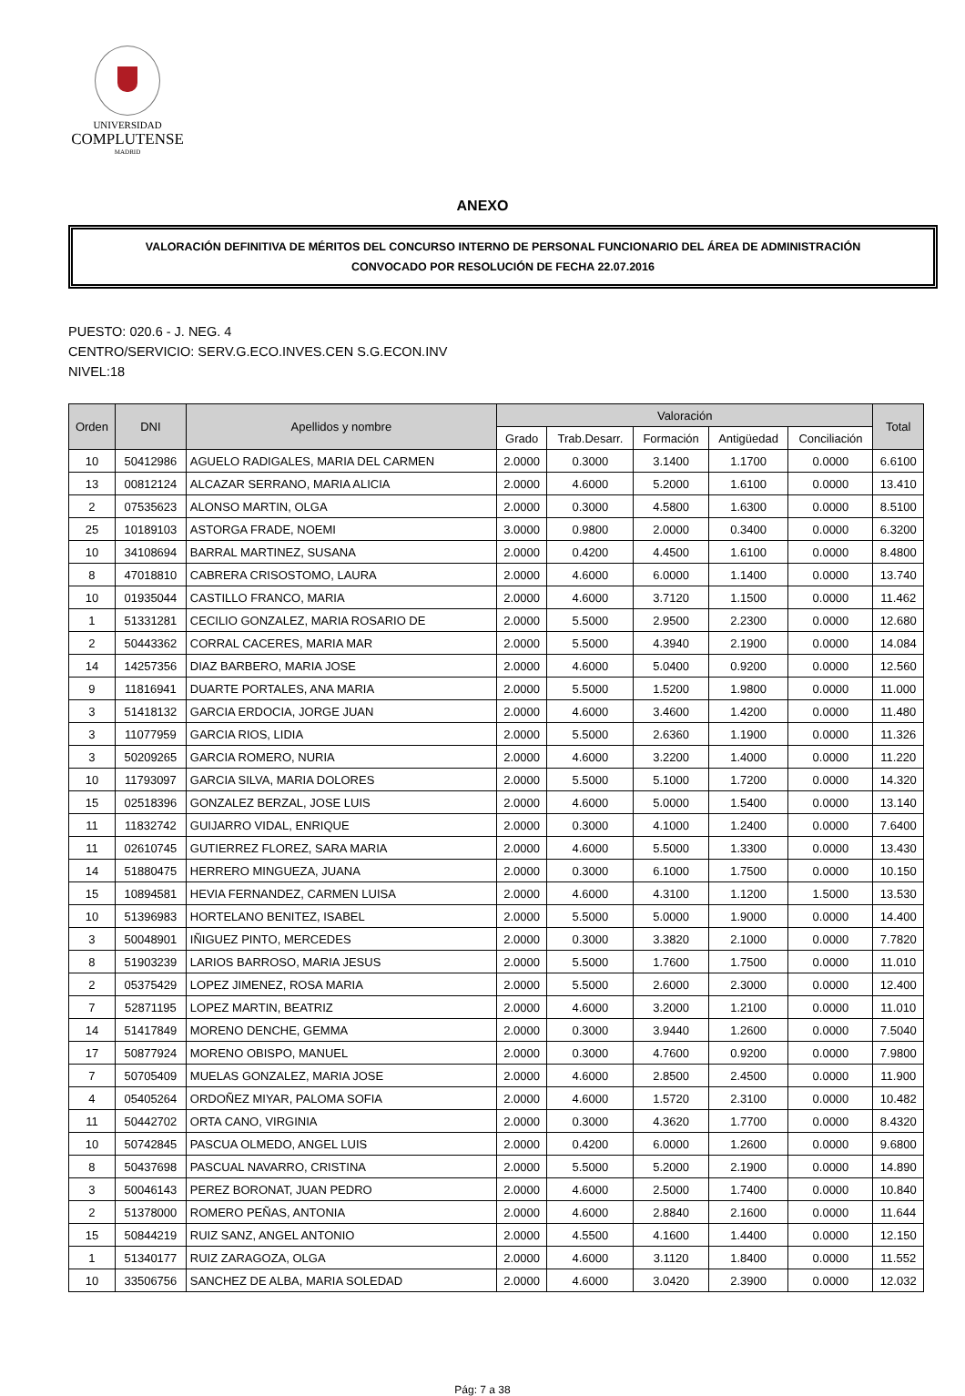UNIVERSIDAD
COMPLUTENSE
MADRID
ANEXO
VALORACIÓN DEFINITIVA DE MÉRITOS DEL CONCURSO INTERNO DE PERSONAL FUNCIONARIO DEL ÁREA DE ADMINISTRACIÓN
CONVOCADO POR RESOLUCIÓN DE FECHA 22.07.2016
PUESTO: 020.6 - J. NEG. 4
CENTRO/SERVICIO: SERV.G.ECO.INVES.CEN S.G.ECON.INV
NIVEL:18
| Orden | DNI | Apellidos y nombre | Valoración | | | | | Total |
| --- | --- | --- | --- | --- | --- | --- | --- | --- |
| | | | Grado | Trab.Desarr. | Formación | Antigüedad | Conciliación | |
| 10 | 50412986 | AGUELO RADIGALES, MARIA DEL CARMEN | 2.0000 | 0.3000 | 3.1400 | 1.1700 | 0.0000 | 6.6100 |
| 13 | 00812124 | ALCAZAR SERRANO, MARIA ALICIA | 2.0000 | 4.6000 | 5.2000 | 1.6100 | 0.0000 | 13.410 |
| 2 | 07535623 | ALONSO MARTIN, OLGA | 2.0000 | 0.3000 | 4.5800 | 1.6300 | 0.0000 | 8.5100 |
| 25 | 10189103 | ASTORGA FRADE, NOEMI | 3.0000 | 0.9800 | 2.0000 | 0.3400 | 0.0000 | 6.3200 |
| 10 | 34108694 | BARRAL MARTINEZ, SUSANA | 2.0000 | 0.4200 | 4.4500 | 1.6100 | 0.0000 | 8.4800 |
| 8 | 47018810 | CABRERA CRISOSTOMO, LAURA | 2.0000 | 4.6000 | 6.0000 | 1.1400 | 0.0000 | 13.740 |
| 10 | 01935044 | CASTILLO FRANCO, MARIA | 2.0000 | 4.6000 | 3.7120 | 1.1500 | 0.0000 | 11.462 |
| 1 | 51331281 | CECILIO GONZALEZ, MARIA ROSARIO DE | 2.0000 | 5.5000 | 2.9500 | 2.2300 | 0.0000 | 12.680 |
| 2 | 50443362 | CORRAL CACERES, MARIA MAR | 2.0000 | 5.5000 | 4.3940 | 2.1900 | 0.0000 | 14.084 |
| 14 | 14257356 | DIAZ BARBERO, MARIA JOSE | 2.0000 | 4.6000 | 5.0400 | 0.9200 | 0.0000 | 12.560 |
| 9 | 11816941 | DUARTE PORTALES, ANA MARIA | 2.0000 | 5.5000 | 1.5200 | 1.9800 | 0.0000 | 11.000 |
| 3 | 51418132 | GARCIA ERDOCIA, JORGE JUAN | 2.0000 | 4.6000 | 3.4600 | 1.4200 | 0.0000 | 11.480 |
| 3 | 11077959 | GARCIA RIOS, LIDIA | 2.0000 | 5.5000 | 2.6360 | 1.1900 | 0.0000 | 11.326 |
| 3 | 50209265 | GARCIA ROMERO, NURIA | 2.0000 | 4.6000 | 3.2200 | 1.4000 | 0.0000 | 11.220 |
| 10 | 11793097 | GARCIA SILVA, MARIA DOLORES | 2.0000 | 5.5000 | 5.1000 | 1.7200 | 0.0000 | 14.320 |
| 15 | 02518396 | GONZALEZ BERZAL, JOSE LUIS | 2.0000 | 4.6000 | 5.0000 | 1.5400 | 0.0000 | 13.140 |
| 11 | 11832742 | GUIJARRO VIDAL, ENRIQUE | 2.0000 | 0.3000 | 4.1000 | 1.2400 | 0.0000 | 7.6400 |
| 11 | 02610745 | GUTIERREZ FLOREZ, SARA MARIA | 2.0000 | 4.6000 | 5.5000 | 1.3300 | 0.0000 | 13.430 |
| 14 | 51880475 | HERRERO MINGUEZA, JUANA | 2.0000 | 0.3000 | 6.1000 | 1.7500 | 0.0000 | 10.150 |
| 15 | 10894581 | HEVIA FERNANDEZ, CARMEN LUISA | 2.0000 | 4.6000 | 4.3100 | 1.1200 | 1.5000 | 13.530 |
| 10 | 51396983 | HORTELANO BENITEZ, ISABEL | 2.0000 | 5.5000 | 5.0000 | 1.9000 | 0.0000 | 14.400 |
| 3 | 50048901 | IÑIGUEZ PINTO, MERCEDES | 2.0000 | 0.3000 | 3.3820 | 2.1000 | 0.0000 | 7.7820 |
| 8 | 51903239 | LARIOS BARROSO, MARIA JESUS | 2.0000 | 5.5000 | 1.7600 | 1.7500 | 0.0000 | 11.010 |
| 2 | 05375429 | LOPEZ JIMENEZ, ROSA MARIA | 2.0000 | 5.5000 | 2.6000 | 2.3000 | 0.0000 | 12.400 |
| 7 | 52871195 | LOPEZ MARTIN, BEATRIZ | 2.0000 | 4.6000 | 3.2000 | 1.2100 | 0.0000 | 11.010 |
| 14 | 51417849 | MORENO DENCHE, GEMMA | 2.0000 | 0.3000 | 3.9440 | 1.2600 | 0.0000 | 7.5040 |
| 17 | 50877924 | MORENO OBISPO, MANUEL | 2.0000 | 0.3000 | 4.7600 | 0.9200 | 0.0000 | 7.9800 |
| 7 | 50705409 | MUELAS GONZALEZ, MARIA JOSE | 2.0000 | 4.6000 | 2.8500 | 2.4500 | 0.0000 | 11.900 |
| 4 | 05405264 | ORDOÑEZ MIYAR, PALOMA SOFIA | 2.0000 | 4.6000 | 1.5720 | 2.3100 | 0.0000 | 10.482 |
| 11 | 50442702 | ORTA CANO, VIRGINIA | 2.0000 | 0.3000 | 4.3620 | 1.7700 | 0.0000 | 8.4320 |
| 10 | 50742845 | PASCUA OLMEDO, ANGEL LUIS | 2.0000 | 0.4200 | 6.0000 | 1.2600 | 0.0000 | 9.6800 |
| 8 | 50437698 | PASCUAL NAVARRO, CRISTINA | 2.0000 | 5.5000 | 5.2000 | 2.1900 | 0.0000 | 14.890 |
| 3 | 50046143 | PEREZ BORONAT, JUAN PEDRO | 2.0000 | 4.6000 | 2.5000 | 1.7400 | 0.0000 | 10.840 |
| 2 | 51378000 | ROMERO PEÑAS, ANTONIA | 2.0000 | 4.6000 | 2.8840 | 2.1600 | 0.0000 | 11.644 |
| 15 | 50844219 | RUIZ SANZ, ANGEL ANTONIO | 2.0000 | 4.5500 | 4.1600 | 1.4400 | 0.0000 | 12.150 |
| 1 | 51340177 | RUIZ ZARAGOZA, OLGA | 2.0000 | 4.6000 | 3.1120 | 1.8400 | 0.0000 | 11.552 |
| 10 | 33506756 | SANCHEZ DE ALBA, MARIA SOLEDAD | 2.0000 | 4.6000 | 3.0420 | 2.3900 | 0.0000 | 12.032 |
Pág: 7 a 38